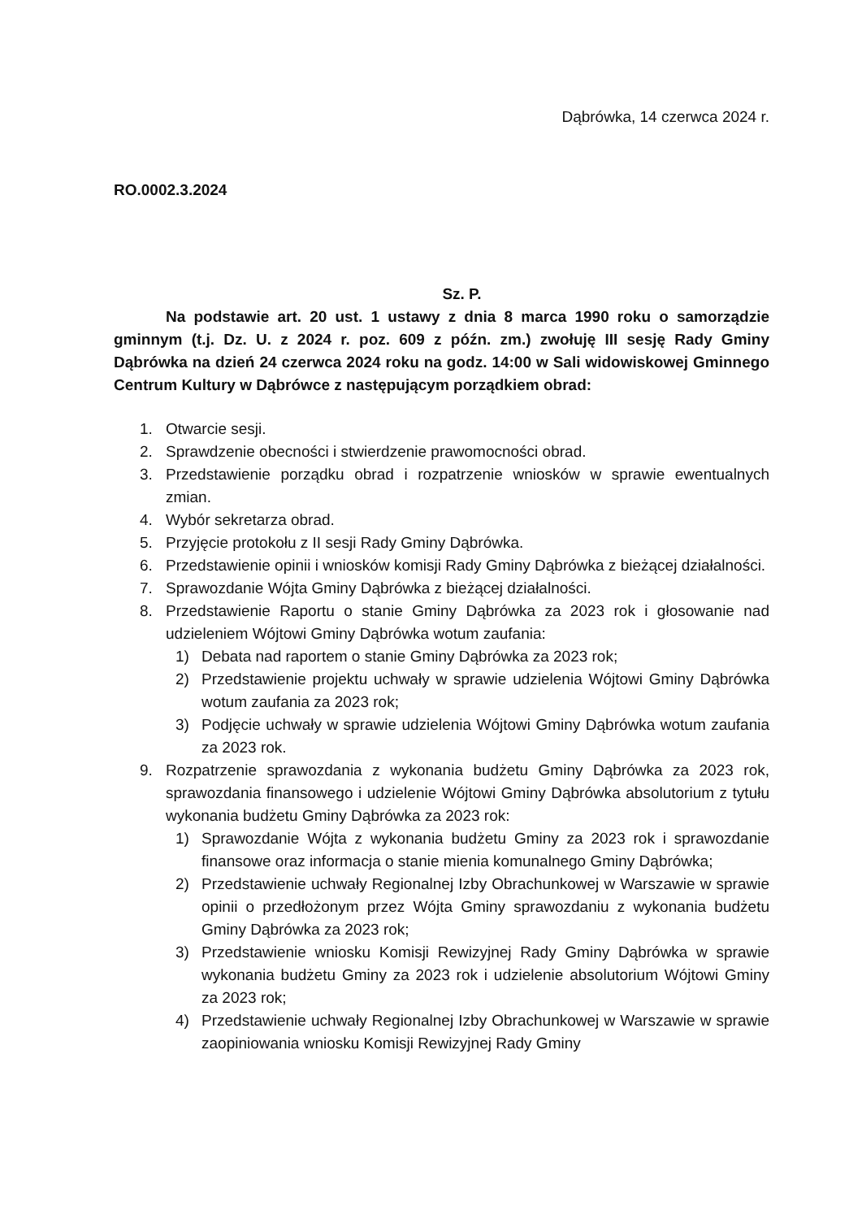Dąbrówka, 14 czerwca 2024 r.
RO.0002.3.2024
Sz. P.
Na podstawie art. 20 ust. 1 ustawy z dnia 8 marca 1990 roku o samorządzie gminnym (t.j. Dz. U. z 2024 r. poz. 609 z późn. zm.) zwołuję III sesję Rady Gminy Dąbrówka na dzień 24 czerwca 2024 roku na godz. 14:00 w Sali widowiskowej Gminnego Centrum Kultury w Dąbrówce z następującym porządkiem obrad:
1. Otwarcie sesji.
2. Sprawdzenie obecności i stwierdzenie prawomocności obrad.
3. Przedstawienie porządku obrad i rozpatrzenie wniosków w sprawie ewentualnych zmian.
4. Wybór sekretarza obrad.
5. Przyjęcie protokołu z II sesji Rady Gminy Dąbrówka.
6. Przedstawienie opinii i wniosków komisji Rady Gminy Dąbrówka z bieżącej działalności.
7. Sprawozdanie Wójta Gminy Dąbrówka z bieżącej działalności.
8. Przedstawienie Raportu o stanie Gminy Dąbrówka za 2023 rok i głosowanie nad udzieleniem Wójtowi Gminy Dąbrówka wotum zaufania:
1) Debata nad raportem o stanie Gminy Dąbrówka za 2023 rok;
2) Przedstawienie projektu uchwały w sprawie udzielenia Wójtowi Gminy Dąbrówka wotum zaufania za 2023 rok;
3) Podjęcie uchwały w sprawie udzielenia Wójtowi Gminy Dąbrówka wotum zaufania za 2023 rok.
9. Rozpatrzenie sprawozdania z wykonania budżetu Gminy Dąbrówka za 2023 rok, sprawozdania finansowego i udzielenie Wójtowi Gminy Dąbrówka absolutorium z tytułu wykonania budżetu Gminy Dąbrówka za 2023 rok:
1) Sprawozdanie Wójta z wykonania budżetu Gminy za 2023 rok i sprawozdanie finansowe oraz informacja o stanie mienia komunalnego Gminy Dąbrówka;
2) Przedstawienie uchwały Regionalnej Izby Obrachunkowej w Warszawie w sprawie opinii o przedłożonym przez Wójta Gminy sprawozdaniu z wykonania budżetu Gminy Dąbrówka za 2023 rok;
3) Przedstawienie wniosku Komisji Rewizyjnej Rady Gminy Dąbrówka w sprawie wykonania budżetu Gminy za 2023 rok i udzielenie absolutorium Wójtowi Gminy za 2023 rok;
4) Przedstawienie uchwały Regionalnej Izby Obrachunkowej w Warszawie w sprawie zaopiniowania wniosku Komisji Rewizyjnej Rady Gminy